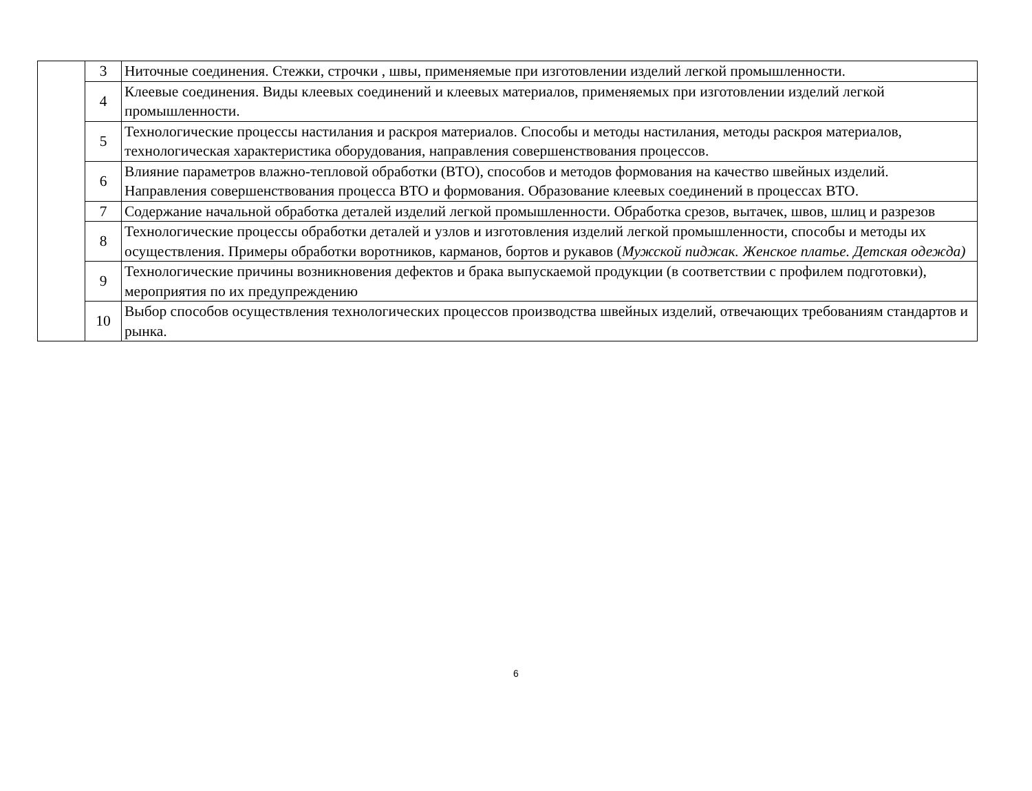| | 3 | Ниточные соединения. Стежки, строчки , швы, применяемые при изготовлении изделий легкой промышленности. |
| | 4 | Клеевые соединения. Виды клеевых соединений и клеевых материалов, применяемых при изготовлении изделий легкой промышленности. |
| | 5 | Технологические процессы настилания и раскроя материалов. Способы и методы настилания, методы раскроя материалов, технологическая характеристика оборудования, направления совершенствования процессов. |
| | 6 | Влияние параметров влажно-тепловой обработки (ВТО), способов и методов формования на качество швейных изделий. Направления совершенствования процесса ВТО и формования. Образование клеевых соединений в процессах ВТО. |
| | 7 | Содержание начальной обработка деталей изделий легкой промышленности. Обработка срезов, вытачек, швов, шлиц и разрезов |
| | 8 | Технологические процессы обработки деталей и узлов и изготовления изделий легкой промышленности, способы и методы их осуществления. Примеры обработки воротников, карманов, бортов и рукавов ( Мужской пиджак. Женское платье. Детская одежда) |
| | 9 | Технологические причины возникновения дефектов и брака выпускаемой продукции (в соответствии с профилем подготовки), мероприятия по их предупреждению |
| | 10 | Выбор способов осуществления технологических процессов производства швейных изделий, отвечающих требованиям стандартов и рынка. |
6